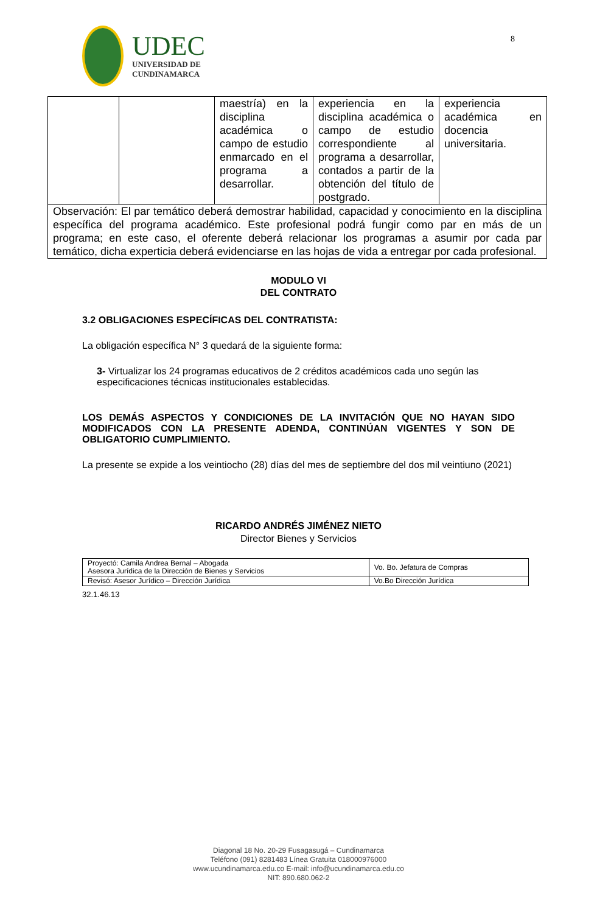UDEC
UNIVERSIDAD DE
CUNDINAMARCA
8
| | | maestría) en la disciplina académica o campo de estudio enmarcado en el programa a desarrollar. | experiencia en la disciplina académica o campo de estudio correspondiente al programa a desarrollar, contados a partir de la obtención del título de postgrado. | experiencia académica en docencia universitaria. |
| Observación: El par temático deberá demostrar habilidad, capacidad y conocimiento en la disciplina específica del programa académico. Este profesional podrá fungir como par en más de un programa; en este caso, el oferente deberá relacionar los programas a asumir por cada par temático, dicha experticia deberá evidenciarse en las hojas de vida a entregar por cada profesional. | | | | |
MODULO VI
DEL CONTRATO
3.2 OBLIGACIONES ESPECÍFICAS DEL CONTRATISTA:
La obligación específica N° 3 quedará de la siguiente forma:
3- Virtualizar los 24 programas educativos de 2 créditos académicos cada uno según las especificaciones técnicas institucionales establecidas.
LOS DEMÁS ASPECTOS Y CONDICIONES DE LA INVITACIÓN QUE NO HAYAN SIDO MODIFICADOS CON LA PRESENTE ADENDA, CONTINÚAN VIGENTES Y SON DE OBLIGATORIO CUMPLIMIENTO.
La presente se expide a los veintiocho (28) días del mes de septiembre del dos mil veintiuno (2021)
RICARDO ANDRÉS JIMÉNEZ NIETO
Director Bienes y Servicios
| Proyectó: Camila Andrea Bernal – Abogada Asesora Jurídica de la Dirección de Bienes y Servicios | Vo. Bo. Jefatura de Compras |
| Revisó: Asesor Jurídico – Dirección Jurídica | Vo.Bo Dirección Jurídica |
32.1.46.13
Diagonal 18 No. 20-29 Fusagasugá – Cundinamarca
Teléfono (091) 8281483 Línea Gratuita 018000976000
www.ucundinamarca.edu.co E-mail: info@ucundinamarca.edu.co
NIT: 890.680.062-2